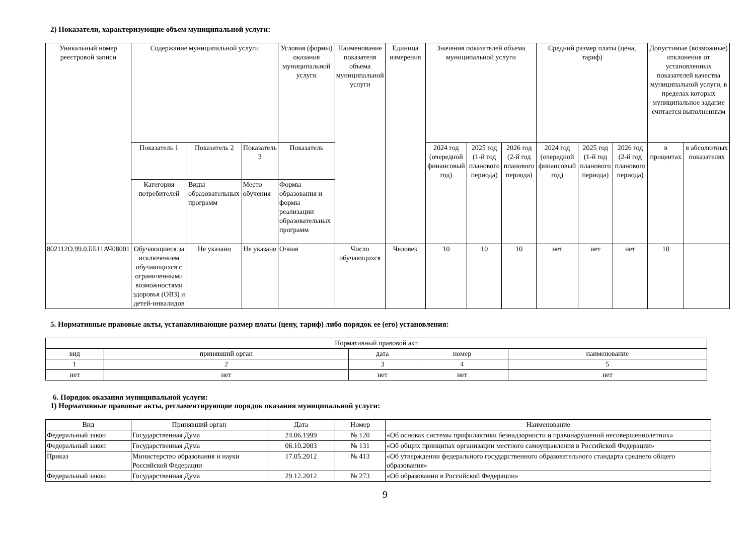2) Показатели, характеризующие объем муниципальной услуги:
| Уникальный номер реестровой записи | Содержание муниципальной услуги | | | Условия (формы) оказания муниципальной услуги | Наименование показателя объема муниципальной услуги | Единица измерения | Значения показателей объема муниципальной услуги | | | Средний размер платы (цена, тариф) | | | Допустимые (возможные) отклонения от установленных показателей качества муниципальной услуги, в пределах которых муниципальное задание считается выполненным | |
| --- | --- | --- | --- | --- | --- | --- | --- | --- | --- | --- | --- | --- | --- | --- |
| | Показатель 1 | Показатель 2 | Показатель 3 | Показатель | | | 2024 год (очередной финансовый год) | 2025 год (1-й год планового периода) | 2026 год (2-й год планового периода) | 2024 год (очередной финансовый год) | 2025 год (1-й год планового периода) | 2026 год (2-й год планового периода) | в процентах | в абсолютных показателях |
| | Категория потребителей | Виды образовательных программ | Место обучения | Формы образования и формы реализации образовательных программ | | | | | | | | | | |
| 802112О.99.0.ББ11АЧ08001 | Обучающиеся за исключением обучающихся с ограниченными возможностями здоровья (ОВЗ) и детей-инвалидов | Не указано | Не указано | Очная | Число обучающихся | Человек | 10 | 10 | 10 | нет | нет | нет | 10 | |
5. Нормативные правовые акты, устанавливающие размер платы (цену, тариф) либо порядок ее (его) установления:
| Нормативный правовой акт | | | | |
| вид | принявший орган | дата | номер | наименование |
| 1 | 2 | 3 | 4 | 5 |
| нет | нет | нет | нет | нет |
6. Порядок оказания муниципальной услуги:
1) Нормативные правовые акты, регламентирующие порядок оказания муниципальной услуги:
| Вид | Принявший орган | Дата | Номер | Наименование |
| Федеральный закон | Государственная Дума | 24.06.1999 | № 120 | «Об основах системы профилактики безнадзорности и правонарушений несовершеннолетних» |
| Федеральный закон | Государственная Дума | 06.10.2003 | № 131 | «Об общих принципах организации местного самоуправления в Российской Федерации» |
| Приказ | Министерство образования и науки Российской Федерации | 17.05.2012 | № 413 | «Об утверждении федерального государственного образовательного стандарта среднего общего образования» |
| Федеральный закон | Государственная Дума | 29.12.2012 | № 273 | «Об образовании в Российской Федерации» |
9